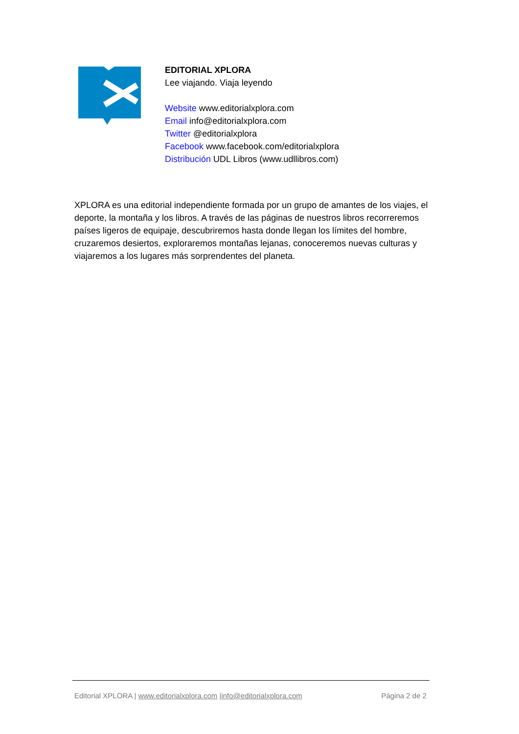EDITORIAL XPLORA
Lee viajando. Viaja leyendo
Website www.editorialxplora.com
Email info@editorialxplora.com
Twitter @editorialxplora
Facebook www.facebook.com/editorialxplora
Distribución UDL Libros (www.udllibros.com)
XPLORA es una editorial independiente formada por un grupo de amantes de los viajes, el deporte, la montaña y los libros. A través de las páginas de nuestros libros recorreremos países ligeros de equipaje, descubriremos hasta donde llegan los límites del hombre, cruzaremos desiertos, exploraremos montañas lejanas, conoceremos nuevas culturas y viajaremos a los lugares más sorprendentes del planeta.
Editorial XPLORA | www.editorialxplora.com |info@editorialxplora.com Página 2 de 2